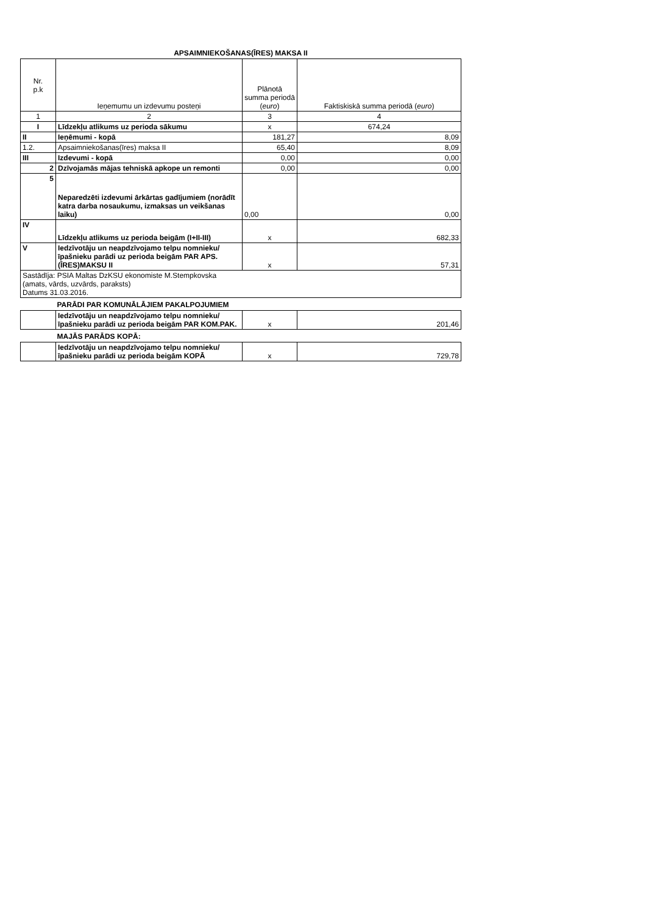APSAIMNIEKOŠANAS(ĪRES) MAKSA II
| Nr. p.k | Ieņemumu un izdevumu posteņi | Plānotā summa periodā ( euro ) | Faktiskiskā summa periodā ( euro ) |
| --- | --- | --- | --- |
| 1 | 2 | 3 | 4 |
| I | Līdzekļu atlikums uz perioda sākumu | x | 674,24 |
| II | Ieņēmumi - kopā | 181,27 | 8,09 |
| 1.2. | Apsaimniekošanas(īres) maksa II | 65,40 | 8,09 |
| III | Izdevumi - kopā | 0,00 | 0,00 |
| 2 | Dzīvojamās mājas tehniskā apkope un remonti | 0,00 | 0,00 |
| 5 | Neparedzēti izdevumi ārkārtas gadījumiem (norādīt katra darba nosaukumu, izmaksas un veikšanas laiku) | 0,00 | 0,00 |
| IV | Līdzekļu atlikums uz perioda beigām (I+II-III) | x | 682,33 |
| V | Iedzīvotāju un neapdzīvojamo telpu nomnieku/īpašnieku parādi uz perioda beigām PAR APS.(ĪRES)MAKSU II | x | 57,31 |
| Sastādīja: PSIA Maltas DzKSU ekonomiste M.Stempkovska (amats, vārds, uzvārds, paraksts) Datums 31.03.2016. | | | |
| PARĀDI PAR KOMUNĀLĀJIEM PAKALPOJUMIEM | | | |
| | Iedzīvotāju un neapdzīvojamo telpu nomnieku/īpašnieku parādi uz perioda beigām PAR KOM.PAK. | x | 201,46 |
| MAJĀS PARĀDS KOPĀ: | | | |
| | Iedzīvotāju un neapdzīvojamo telpu nomnieku/īpašnieku parādi uz perioda beigām KOPĀ | x | 729,78 |